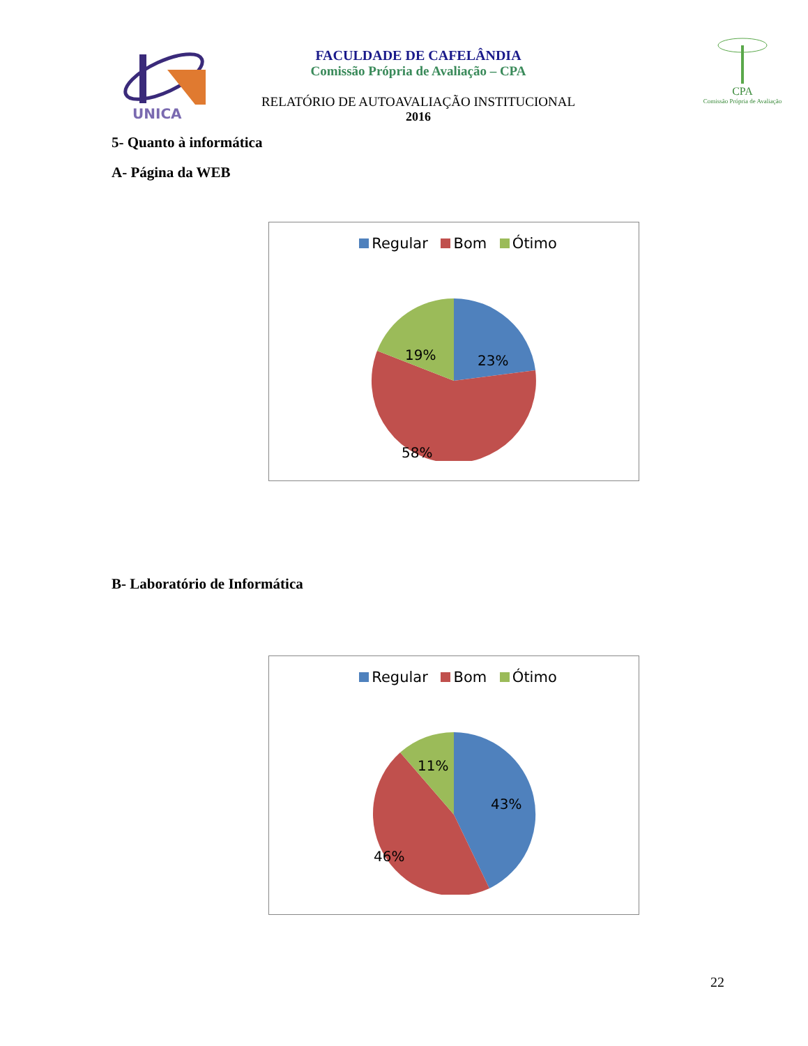UNICA
FACULDADE DE CAFELÂNDIA
Comissão Própria de Avaliação – CPA
RELATÓRIO DE AUTOAVALIAÇÃO INSTITUCIONAL
2016
CPA
Comissão Própria de Avaliação
5- Quanto à informática
A- Página da WEB
Regular Bom Ótimo
23%
58%
19%
B- Laboratório de Informática
Regular Bom Ótimo
43%
46%
11%
22